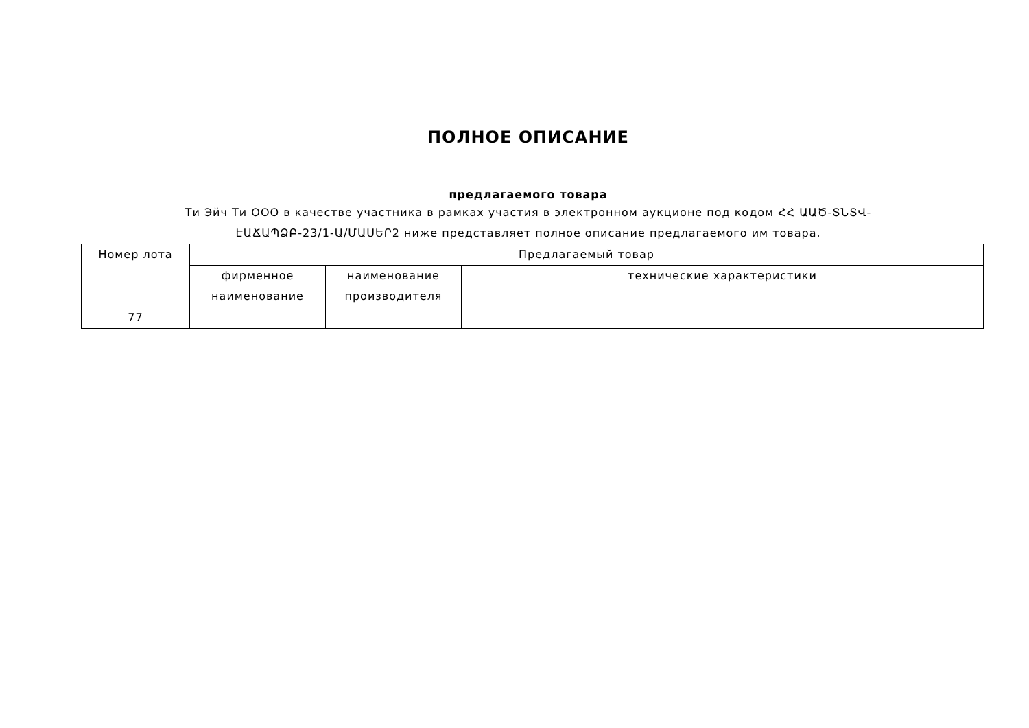ПОЛНОЕ ОПИСАНИЕ
предлагаемого товара
Ти Эйч Ти ООО в качестве участника в рамках участия в электронном аукционе под кодом ՀՀ ԱԱԾ-ՏՆՏՎ-ԷԱՃԱՊՁԲ-23/1-Ա/ՄԱՍԵՐ2 ниже представляет полное описание предлагаемого им товара.
| Номер лота | Предлагаемый товар | | |
| --- | --- | --- | --- |
| | фирменное наименование | наименование производителя | технические характеристики |
| 77 | | | |